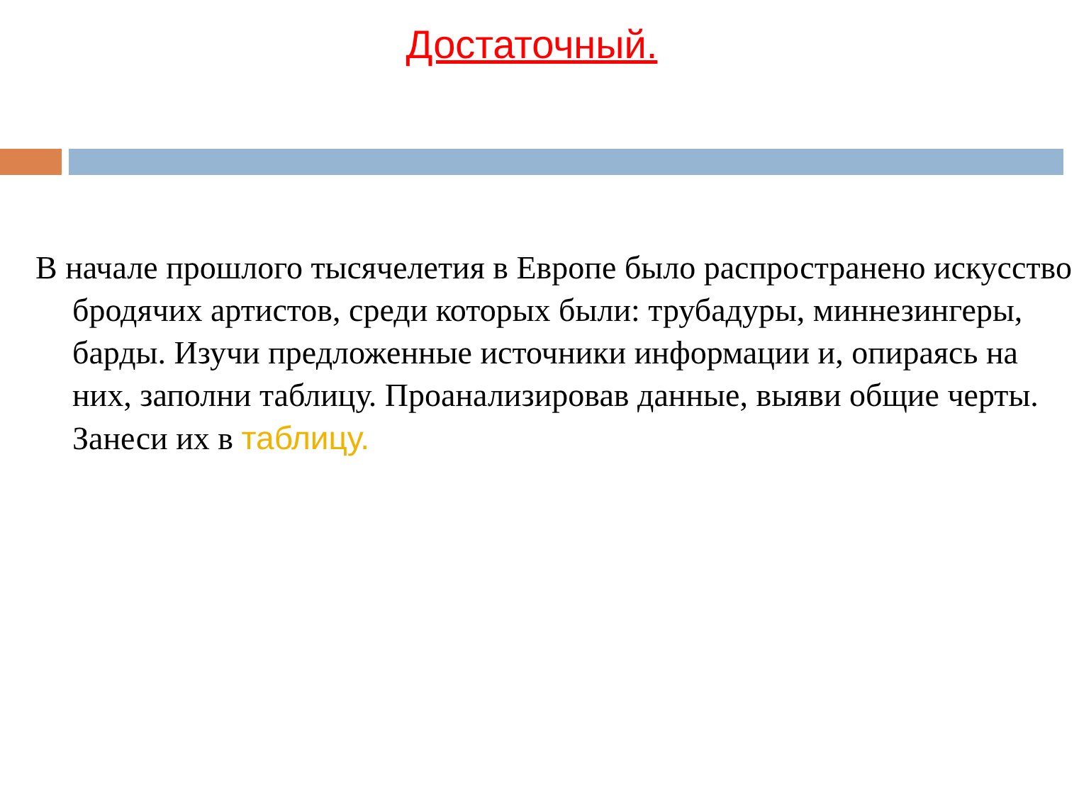Достаточный.
В начале прошлого тысячелетия в Европе было распространено искусство бродячих артистов, среди которых были: трубадуры, миннезингеры, барды. Изучи предложенные источники информации и, опираясь на них, заполни таблицу. Проанализировав данные, выяви общие черты. Занеси их в таблицу.